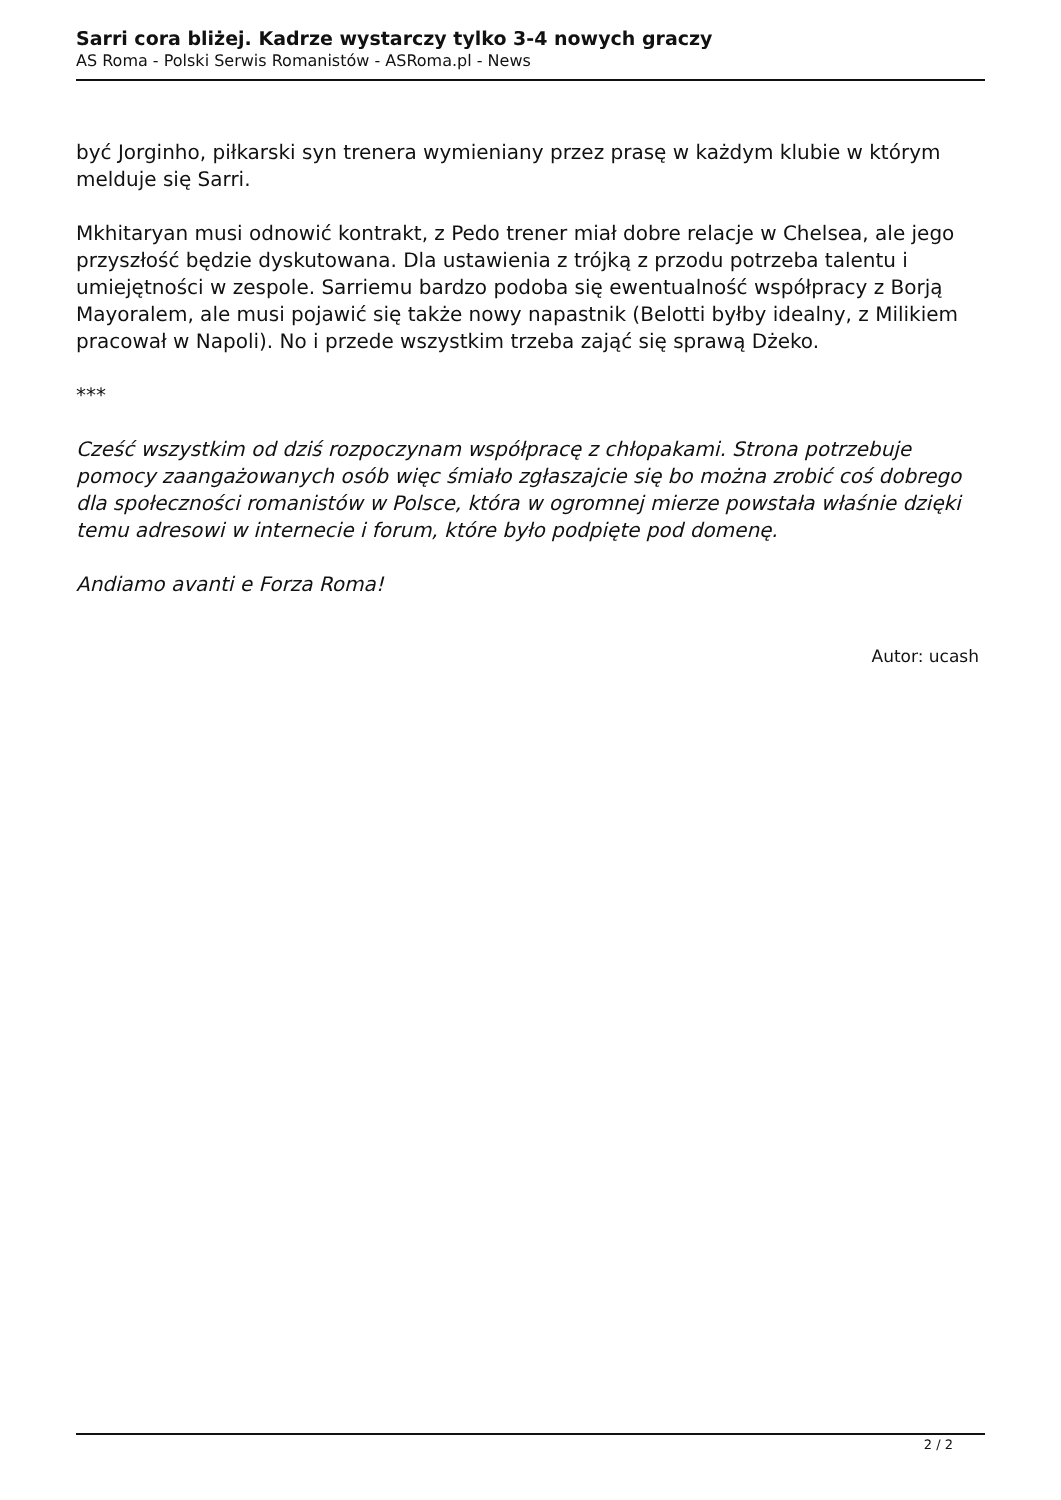Sarri cora bliżej. Kadrze wystarczy tylko 3-4 nowych graczy
AS Roma - Polski Serwis Romanistów - ASRoma.pl - News
być Jorginho, piłkarski syn trenera wymieniany przez prasę w każdym klubie w którym melduje się Sarri.
Mkhitaryan musi odnowić kontrakt, z Pedo trener miał dobre relacje w Chelsea, ale jego przyszłość będzie dyskutowana. Dla ustawienia z trójką z przodu potrzeba talentu i umiejętności w zespole. Sarriemu bardzo podoba się ewentualność współpracy z Borją Mayoralem, ale musi pojawić się także nowy napastnik (Belotti byłby idealny, z Milikiem pracował w Napoli). No i przede wszystkim trzeba zająć się sprawą Dżeko.
***
Cześć wszystkim od dziś rozpoczynam współpracę z chłopakami. Strona potrzebuje pomocy zaangażowanych osób więc śmiało zgłaszajcie się bo można zrobić coś dobrego dla społeczności romanistów w Polsce, która w ogromnej mierze powstała właśnie dzięki temu adresowi w internecie i forum, które było podpięte pod domenę.
Andiamo avanti e Forza Roma!
Autor: ucash
2 / 2